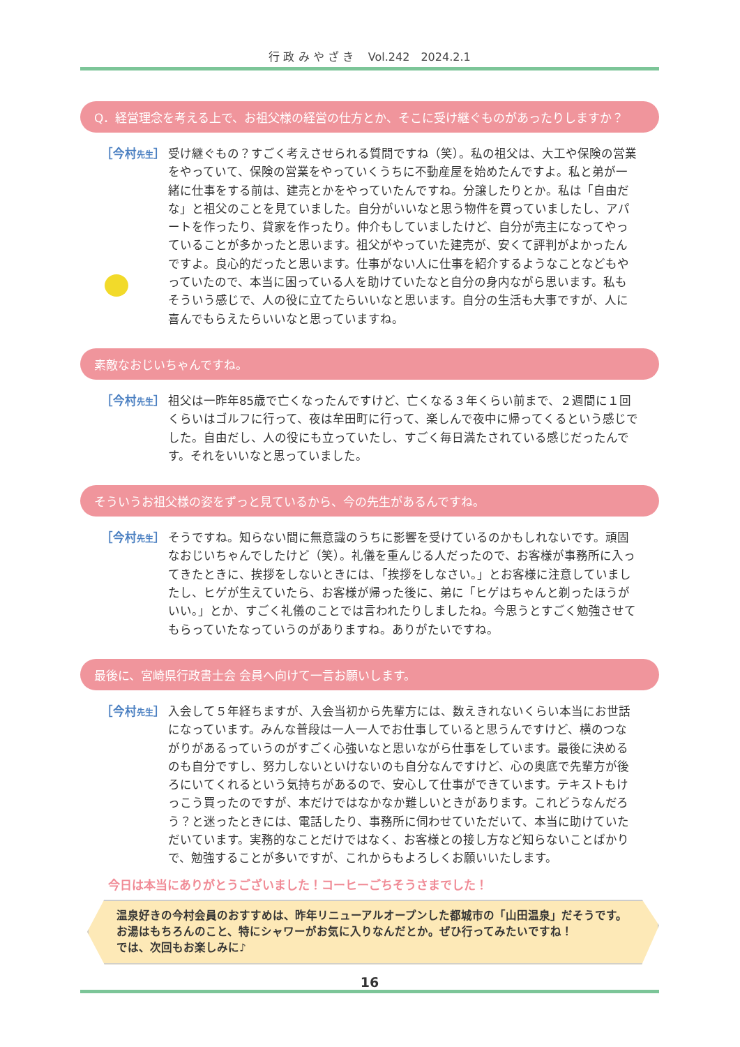行 政 み や ざ き　 Vol.242　2024.2.1
Q．経営理念を考える上で、お祖父様の経営の仕方とか、そこに受け継ぐものがあったりしますか？
［今村先生］
受け継ぐもの？すごく考えさせられる質問ですね（笑）。私の祖父は、大工や保険の営業をやっていて、保険の営業をやっていくうちに不動産屋を始めたんですよ。私と弟が一緒に仕事をする前は、建売とかをやっていたんですね。分譲したりとか。私は「自由だな」と祖父のことを見ていました。自分がいいなと思う物件を買っていましたし、アパートを作ったり、貸家を作ったり。仲介もしていましたけど、自分が売主になってやっていることが多かったと思います。祖父がやっていた建売が、安くて評判がよかったんですよ。良心的だったと思います。仕事がない人に仕事を紹介するようなことなどもやっていたので、本当に困っている人を助けていたなと自分の身内ながら思います。私もそういう感じで、人の役に立てたらいいなと思います。自分の生活も大事ですが、人に喜んでもらえたらいいなと思っていますね。
素敵なおじいちゃんですね。
［今村先生］
祖父は一昨年85歳で亡くなったんですけど、亡くなる３年くらい前まで、２週間に１回くらいはゴルフに行って、夜は牟田町に行って、楽しんで夜中に帰ってくるという感じでした。自由だし、人の役にも立っていたし、すごく毎日満たされている感じだったんです。それをいいなと思っていました。
そういうお祖父様の姿をずっと見ているから、今の先生があるんですね。
［今村先生］
そうですね。知らない間に無意識のうちに影響を受けているのかもしれないです。頑固なおじいちゃんでしたけど（笑）。礼儀を重んじる人だったので、お客様が事務所に入ってきたときに、挨拶をしないときには、「挨拶をしなさい。」とお客様に注意していましたし、ヒゲが生えていたら、お客様が帰った後に、弟に「ヒゲはちゃんと剃ったほうがいい。」とか、すごく礼儀のことでは言われたりしましたね。今思うとすごく勉強させてもらっていたなっていうのがありますね。ありがたいですね。
最後に、宮崎県行政書士会 会員へ向けて一言お願いします。
［今村先生］
入会して５年経ちますが、入会当初から先輩方には、数えきれないくらい本当にお世話になっています。みんな普段は一人一人でお仕事していると思うんですけど、横のつながりがあるっていうのがすごく心強いなと思いながら仕事をしています。最後に決めるのも自分ですし、努力しないといけないのも自分なんですけど、心の奥底で先輩方が後ろにいてくれるという気持ちがあるので、安心して仕事ができています。テキストもけっこう買ったのですが、本だけではなかなか難しいときがあります。これどうなんだろう？と迷ったときには、電話したり、事務所に伺わせていただいて、本当に助けていただいています。実務的なことだけではなく、お客様との接し方など知らないことばかりで、勉強することが多いですが、これからもよろしくお願いいたします。
今日は本当にありがとうございました！コーヒーごちそうさまでした！
温泉好きの今村会員のおすすめは、昨年リニューアルオープンした都城市の「山田温泉」だそうです。
お湯はもちろんのこと、特にシャワーがお気に入りなんだとか。ぜひ行ってみたいですね！
では、次回もお楽しみに♪
16